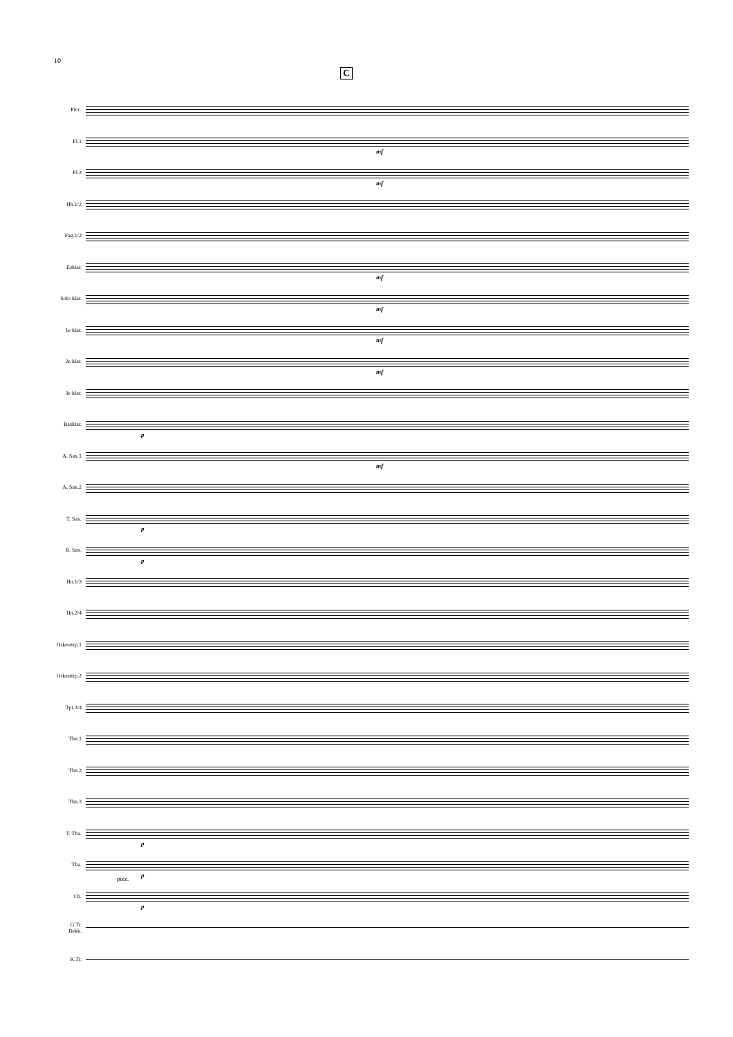10
C
Picc.
Fl.1
mf
Fl.2
mf
Hb.1/2
Fag.1/2
Esklar.
mf
Solo klar.
mf
1e klar.
mf
2e klar.
mf
3e klar.
Basklar.
p
A. Sax.1
mf
A. Sax.2
T. Sax.
p
B. Sax.
p
Hn.1/3
Hn.2/4
Orkesttrp.1
Orkesttrp.2
Tpt.3/4
Tbn.1
Tbn.2
Tbn.3
T. Tba.
p
Tba.
p
Cb.
pizz.
p
G.Tr.
Bekk.
K.Tr.